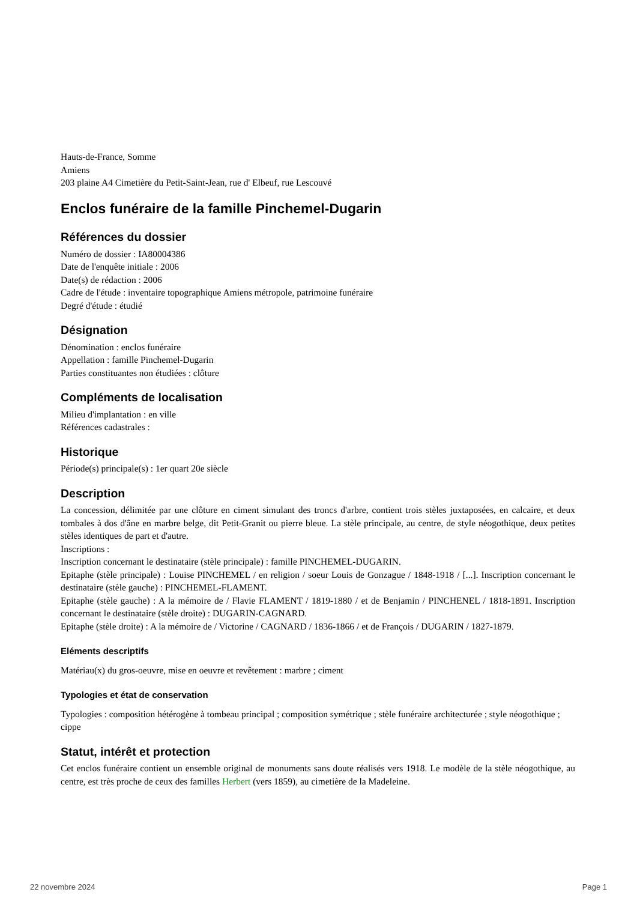Hauts-de-France, Somme
Amiens
203 plaine A4 Cimetière du Petit-Saint-Jean, rue d' Elbeuf, rue Lescouvé
Enclos funéraire de la famille Pinchemel-Dugarin
Références du dossier
Numéro de dossier : IA80004386
Date de l'enquête initiale : 2006
Date(s) de rédaction : 2006
Cadre de l'étude : inventaire topographique Amiens métropole, patrimoine funéraire
Degré d'étude : étudié
Désignation
Dénomination : enclos funéraire
Appellation : famille Pinchemel-Dugarin
Parties constituantes non étudiées : clôture
Compléments de localisation
Milieu d'implantation : en ville
Références cadastrales :
Historique
Période(s) principale(s) : 1er quart 20e siècle
Description
La concession, délimitée par une clôture en ciment simulant des troncs d'arbre, contient trois stèles juxtaposées, en calcaire, et deux tombales à dos d'âne en marbre belge, dit Petit-Granit ou pierre bleue. La stèle principale, au centre, de style néogothique, deux petites stèles identiques de part et d'autre.
Inscriptions :
Inscription concernant le destinataire (stèle principale) : famille PINCHEMEL-DUGARIN.
Epitaphe (stèle principale) : Louise PINCHEMEL / en religion / soeur Louis de Gonzague / 1848-1918 / [...]. Inscription concernant le destinataire (stèle gauche) : PINCHEMEL-FLAMENT.
Epitaphe (stèle gauche) : A la mémoire de / Flavie FLAMENT / 1819-1880 / et de Benjamin / PINCHENEL / 1818-1891. Inscription concernant le destinataire (stèle droite) : DUGARIN-CAGNARD.
Epitaphe (stèle droite) : A la mémoire de / Victorine / CAGNARD / 1836-1866 / et de François / DUGARIN / 1827-1879.
Eléments descriptifs
Matériau(x) du gros-oeuvre, mise en oeuvre et revêtement : marbre ; ciment
Typologies et état de conservation
Typologies : composition hétérogène à tombeau principal ; composition symétrique ; stèle funéraire architecturée ; style néogothique ; cippe
Statut, intérêt et protection
Cet enclos funéraire contient un ensemble original de monuments sans doute réalisés vers 1918. Le modèle de la stèle néogothique, au centre, est très proche de ceux des familles Herbert (vers 1859), au cimetière de la Madeleine.
22 novembre 2024 Page 1